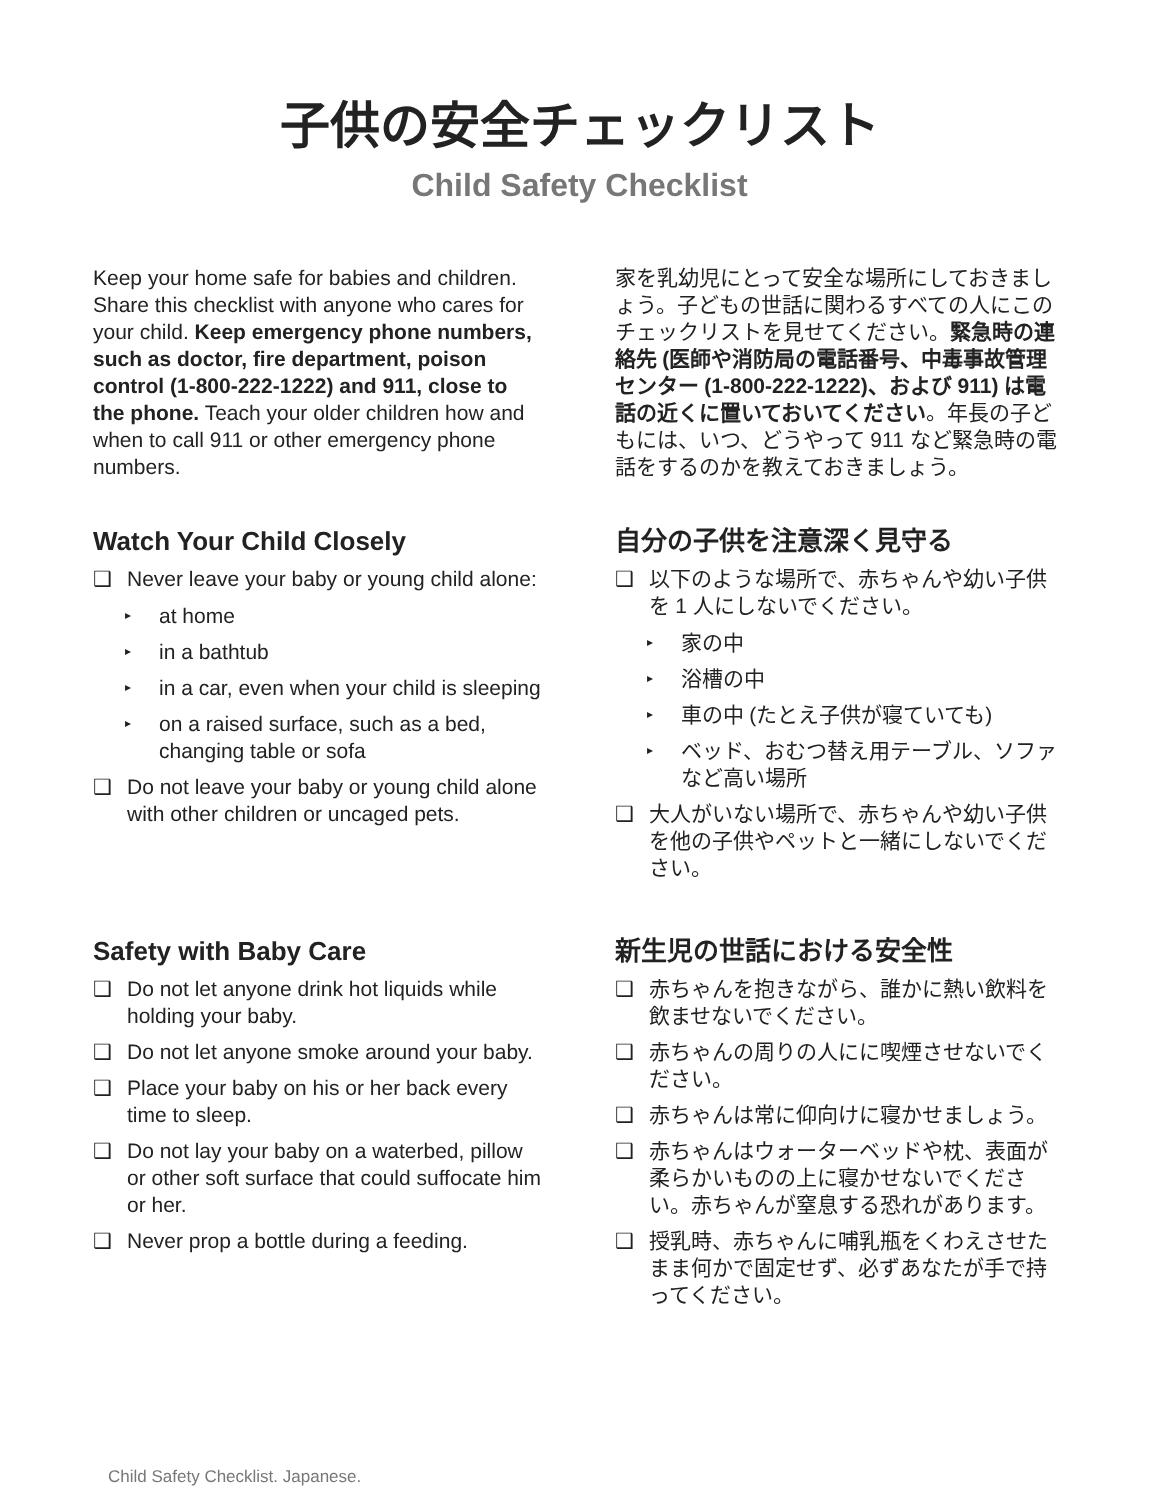子供の安全チェックリスト
Child Safety Checklist
Keep your home safe for babies and children. Share this checklist with anyone who cares for your child. Keep emergency phone numbers, such as doctor, fire department, poison control (1-800-222-1222) and 911, close to the phone. Teach your older children how and when to call 911 or other emergency phone numbers.
家を乳幼児にとって安全な場所にしておきましょう。子どもの世話に関わるすべての人にこのチェックリストを見せてください。緊急時の連絡先 (医師や消防局の電話番号、中毒事故管理センター (1-800-222-1222)、および 911) は電話の近くに置いておいてください。年長の子どもには、いつ、どうやって 911 など緊急時の電話をするのかを教えておきましょう。
Watch Your Child Closely
❑ Never leave your baby or young child alone:
▸ at home
▸ in a bathtub
▸ in a car, even when your child is sleeping
▸ on a raised surface, such as a bed, changing table or sofa
❑ Do not leave your baby or young child alone with other children or uncaged pets.
自分の子供を注意深く見守る
❑ 以下のような場所で、赤ちゃんや幼い子供を 1 人にしないでください。
▸ 家の中
▸ 浴槽の中
▸ 車の中 (たとえ子供が寝ていても)
▸ ベッド、おむつ替え用テーブル、ソファなど高い場所
❑ 大人がいない場所で、赤ちゃんや幼い子供を他の子供やペットと一緒にしないでください。
Safety with Baby Care
❑ Do not let anyone drink hot liquids while holding your baby.
❑ Do not let anyone smoke around your baby.
❑ Place your baby on his or her back every time to sleep.
❑ Do not lay your baby on a waterbed, pillow or other soft surface that could suffocate him or her.
❑ Never prop a bottle during a feeding.
新生児の世話における安全性
❑ 赤ちゃんを抱きながら、誰かに熱い飲料を飲ませないでください。
❑ 赤ちゃんの周りの人にに喫煙させないでください。
❑ 赤ちゃんは常に仰向けに寝かせましょう。
❑ 赤ちゃんはウォーターベッドや枕、表面が柔らかいものの上に寝かせないでください。赤ちゃんが窒息する恐れがあります。
❑ 授乳時、赤ちゃんに哺乳瓶をくわえさせたまま何かで固定せず、必ずあなたが手で持ってください。
Child Safety Checklist. Japanese.